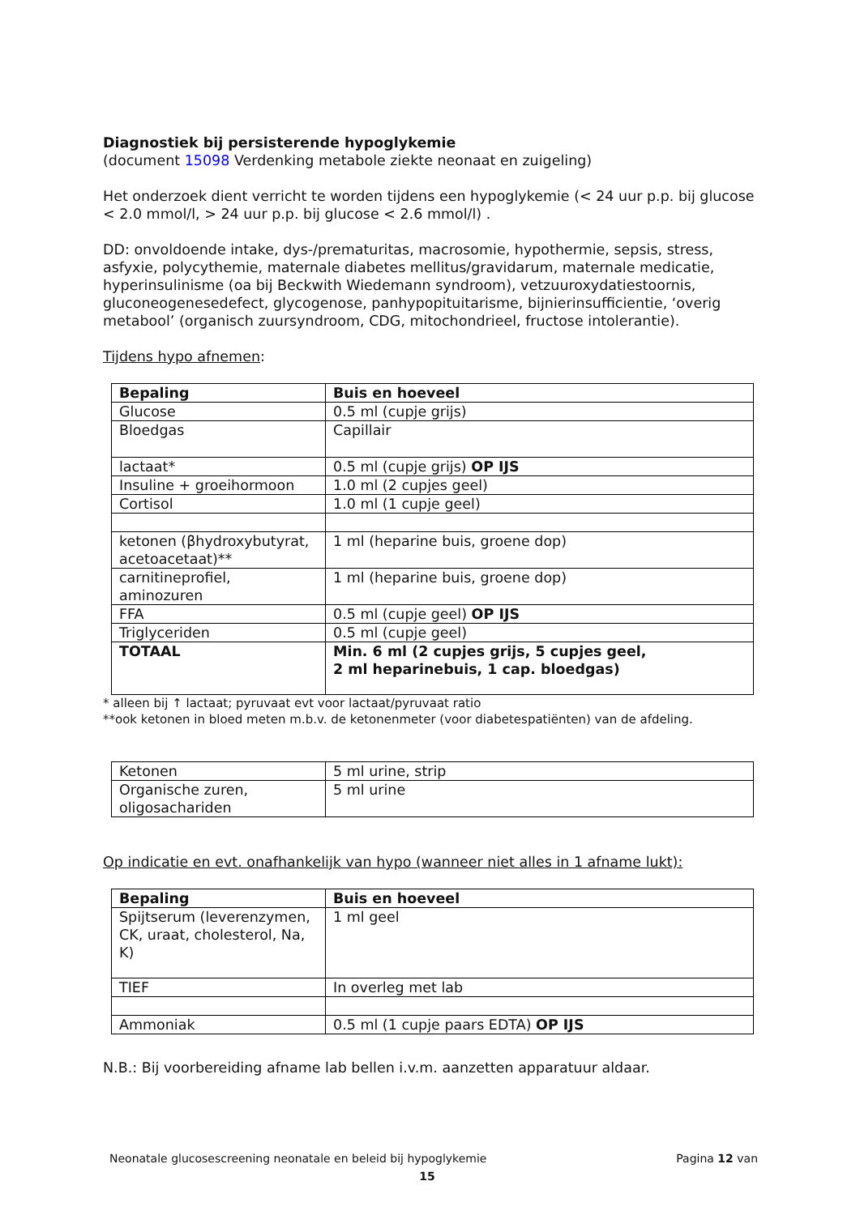Diagnostiek bij persisterende hypoglykemie
(document 15098 Verdenking metabole ziekte neonaat en zuigeling)
Het onderzoek dient verricht te worden tijdens een hypoglykemie (< 24 uur p.p. bij glucose < 2.0 mmol/l, > 24 uur p.p. bij glucose < 2.6 mmol/l) .
DD: onvoldoende intake, dys-/prematuritas, macrosomie, hypothermie, sepsis, stress, asfyxie, polycythemie, maternale diabetes mellitus/gravidarum, maternale medicatie, hyperinsulinisme (oa bij Beckwith Wiedemann syndroom), vetzuuroxydatiestoornis, gluconeogenesedefect, glycogenose, panhypopituitarisme, bijnierinsufficientie, ‘overig metabool’ (organisch zuursyndroom, CDG, mitochondrieel, fructose intolerantie).
Tijdens hypo afnemen:
| Bepaling | Buis en hoeveel |
| --- | --- |
| Glucose | 0.5 ml (cupje grijs) |
| Bloedgas | Capillair |
| lactaat* | 0.5 ml (cupje grijs) OP IJS |
| Insuline + groeihormoon | 1.0 ml (2 cupjes geel) |
| Cortisol | 1.0 ml (1 cupje geel) |
| ketonen (βhydroxybutyrat, acetoacetaat)** | 1 ml (heparine buis, groene dop) |
| carnitineprofiel, aminozuren | 1 ml (heparine buis, groene dop) |
| FFA | 0.5 ml (cupje geel) OP IJS |
| Triglyceriden | 0.5 ml (cupje geel) |
| TOTAAL | Min. 6 ml (2 cupjes grijs, 5 cupjes geel, 2 ml heparinebuis, 1 cap. bloedgas) |
* alleen bij ↑ lactaat; pyruvaat evt voor lactaat/pyruvaat ratio
**ook ketonen in bloed meten m.b.v. de ketonenmeter (voor diabetespatiënten) van de afdeling.
| Ketonen | 5 ml urine, strip |
| Organische zuren, oligosachariden | 5 ml urine |
Op indicatie en evt. onafhankelijk van hypo (wanneer niet alles in 1 afname lukt):
| Bepaling | Buis en hoeveel |
| --- | --- |
| Spijtserum (leverenzymen, CK, uraat, cholesterol, Na, K) | 1 ml geel |
| TIEF | In overleg met lab |
| Ammoniak | 0.5 ml (1 cupje paars EDTA) OP IJS |
N.B.: Bij voorbereiding afname lab bellen i.v.m. aanzetten apparatuur aldaar.
Neonatale glucosescreening neonatale en beleid bij hypoglykemie Pagina 12 van
15